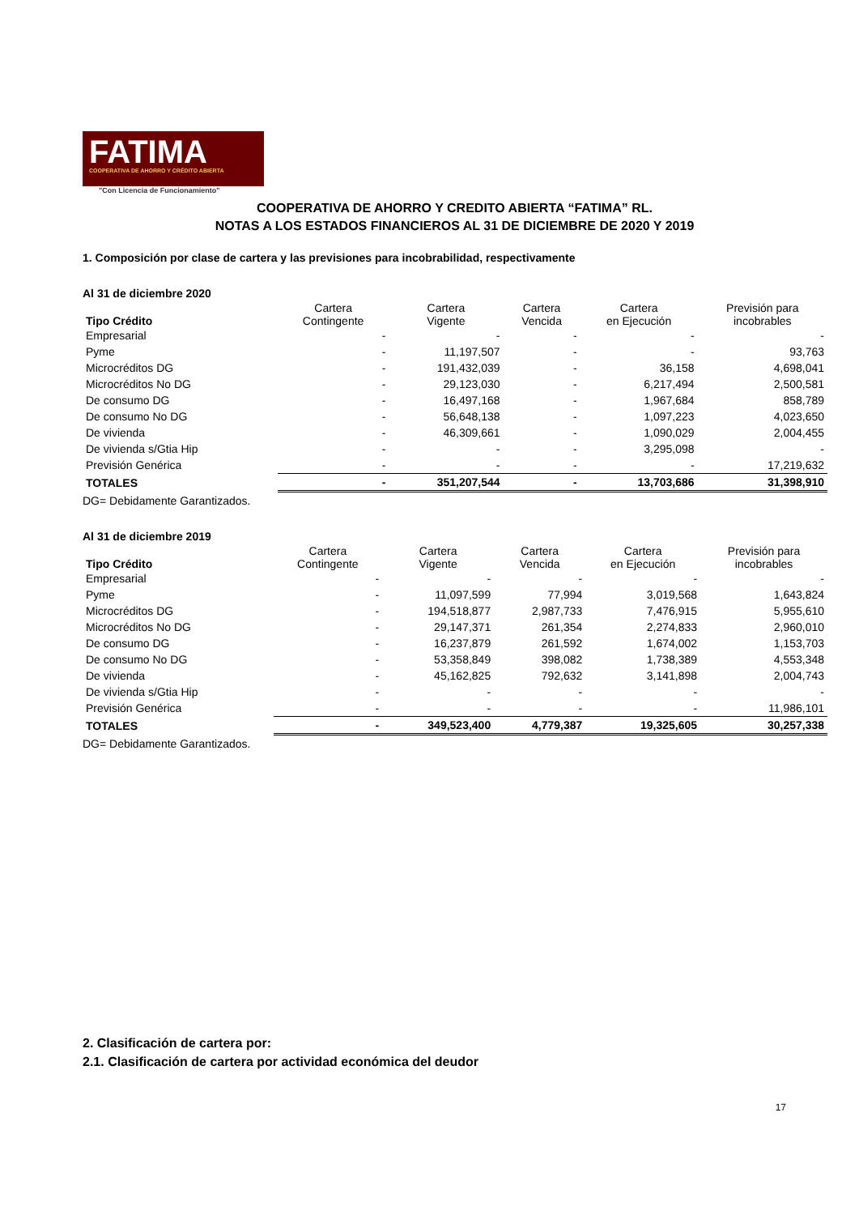FATIMA
COOPERATIVA DE AHORRO Y CRÉDITO ABIERTA
"Con Licencia de Funcionamiento"
COOPERATIVA DE AHORRO Y CREDITO ABIERTA “FATIMA” RL.
NOTAS A LOS ESTADOS FINANCIEROS AL 31 DE DICIEMBRE DE 2020 Y 2019
1. Composición por clase de cartera y las previsiones para incobrabilidad, respectivamente
Al 31 de diciembre 2020
| Tipo Crédito | Cartera Contingente | Cartera Vigente | Cartera Vencida | Cartera en Ejecución | Previsión para incobrables |
| --- | --- | --- | --- | --- | --- |
| Empresarial | - | - | - | - | - |
| Pyme | - | 11,197,507 | - | - | 93,763 |
| Microcréditos DG | - | 191,432,039 | - | 36,158 | 4,698,041 |
| Microcréditos No DG | - | 29,123,030 | - | 6,217,494 | 2,500,581 |
| De consumo DG | - | 16,497,168 | - | 1,967,684 | 858,789 |
| De consumo No DG | - | 56,648,138 | - | 1,097,223 | 4,023,650 |
| De vivienda | - | 46,309,661 | - | 1,090,029 | 2,004,455 |
| De vivienda s/Gtia Hip | - | - | - | 3,295,098 | - |
| Previsión Genérica | - | - | - | - | 17,219,632 |
| TOTALES | - | 351,207,544 | - | 13,703,686 | 31,398,910 |
DG= Debidamente Garantizados.
Al 31 de diciembre 2019
| Tipo Crédito | Cartera Contingente | Cartera Vigente | Cartera Vencida | Cartera en Ejecución | Previsión para incobrables |
| --- | --- | --- | --- | --- | --- |
| Empresarial | - | - | - | - | - |
| Pyme | - | 11,097,599 | 77,994 | 3,019,568 | 1,643,824 |
| Microcréditos DG | - | 194,518,877 | 2,987,733 | 7,476,915 | 5,955,610 |
| Microcréditos No DG | - | 29,147,371 | 261,354 | 2,274,833 | 2,960,010 |
| De consumo DG | - | 16,237,879 | 261,592 | 1,674,002 | 1,153,703 |
| De consumo No DG | - | 53,358,849 | 398,082 | 1,738,389 | 4,553,348 |
| De vivienda | - | 45,162,825 | 792,632 | 3,141,898 | 2,004,743 |
| De vivienda s/Gtia Hip | - | - | - | - | - |
| Previsión Genérica | - | - | - | - | 11,986,101 |
| TOTALES | - | 349,523,400 | 4,779,387 | 19,325,605 | 30,257,338 |
DG= Debidamente Garantizados.
2. Clasificación de cartera por:
2.1. Clasificación de cartera por actividad económica del deudor
17